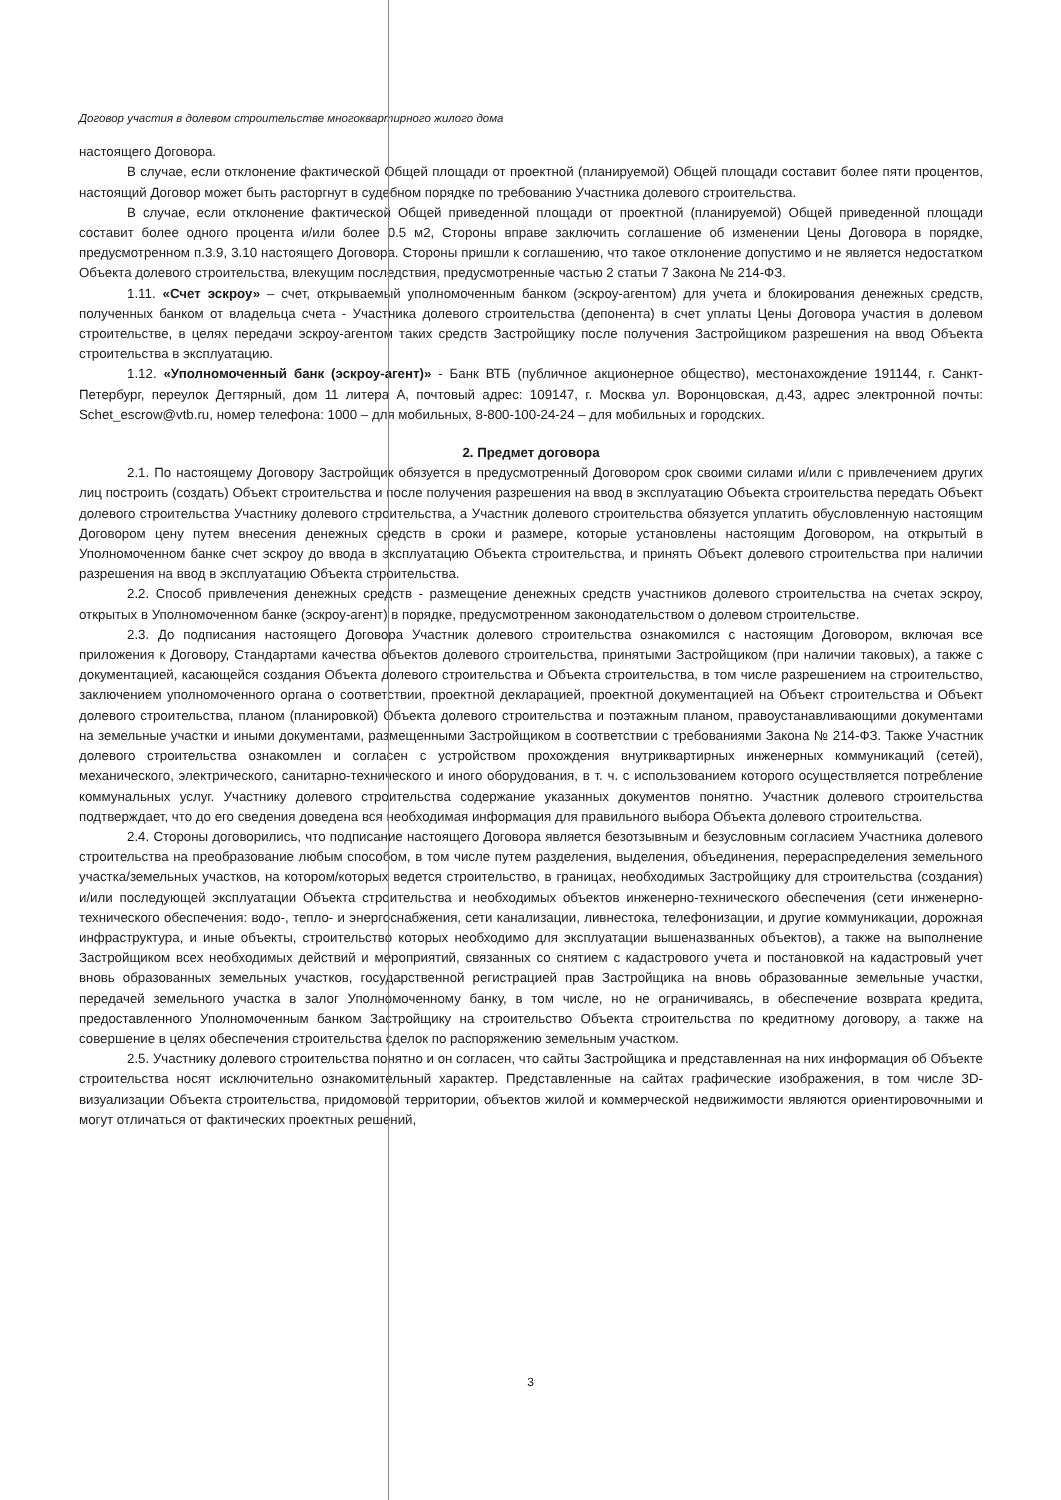Договор участия в долевом строительстве многоквартирного жилого дома
настоящего Договора.
В случае, если отклонение фактической Общей площади от проектной (планируемой) Общей площади составит более пяти процентов, настоящий Договор может быть расторгнут в судебном порядке по требованию Участника долевого строительства.
В случае, если отклонение фактической Общей приведенной площади от проектной (планируемой) Общей приведенной площади составит более одного процента и/или более 0.5 м2, Стороны вправе заключить соглашение об изменении Цены Договора в порядке, предусмотренном п.3.9, 3.10 настоящего Договора. Стороны пришли к соглашению, что такое отклонение допустимо и не является недостатком Объекта долевого строительства, влекущим последствия, предусмотренные частью 2 статьи 7 Закона № 214-ФЗ.
1.11. «Счет эскроу» – счет, открываемый уполномоченным банком (эскроу-агентом) для учета и блокирования денежных средств, полученных банком от владельца счета - Участника долевого строительства (депонента) в счет уплаты Цены Договора участия в долевом строительстве, в целях передачи эскроу-агентом таких средств Застройщику после получения Застройщиком разрешения на ввод Объекта строительства в эксплуатацию.
1.12. «Уполномоченный банк (эскроу-агент)» - Банк ВТБ (публичное акционерное общество), местонахождение 191144, г. Санкт-Петербург, переулок Дегтярный, дом 11 литера А, почтовый адрес: 109147, г. Москва ул. Воронцовская, д.43, адрес электронной почты: Schet_escrow@vtb.ru, номер телефона: 1000 – для мобильных, 8-800-100-24-24 – для мобильных и городских.
2. Предмет договора
2.1. По настоящему Договору Застройщик обязуется в предусмотренный Договором срок своими силами и/или с привлечением других лиц построить (создать) Объект строительства и после получения разрешения на ввод в эксплуатацию Объекта строительства передать Объект долевого строительства Участнику долевого строительства, а Участник долевого строительства обязуется уплатить обусловленную настоящим Договором цену путем внесения денежных средств в сроки и размере, которые установлены настоящим Договором, на открытый в Уполномоченном банке счет эскроу до ввода в эксплуатацию Объекта строительства, и принять Объект долевого строительства при наличии разрешения на ввод в эксплуатацию Объекта строительства.
2.2. Способ привлечения денежных средств - размещение денежных средств участников долевого строительства на счетах эскроу, открытых в Уполномоченном банке (эскроу-агент) в порядке, предусмотренном законодательством о долевом строительстве.
2.3. До подписания настоящего Договора Участник долевого строительства ознакомился с настоящим Договором, включая все приложения к Договору, Стандартами качества объектов долевого строительства, принятыми Застройщиком (при наличии таковых), а также с документацией, касающейся создания Объекта долевого строительства и Объекта строительства, в том числе разрешением на строительство, заключением уполномоченного органа о соответствии, проектной декларацией, проектной документацией на Объект строительства и Объект долевого строительства, планом (планировкой) Объекта долевого строительства и поэтажным планом, правоустанавливающими документами на земельные участки и иными документами, размещенными Застройщиком в соответствии с требованиями Закона № 214-ФЗ. Также Участник долевого строительства ознакомлен и согласен с устройством прохождения внутриквартирных инженерных коммуникаций (сетей), механического, электрического, санитарно-технического и иного оборудования, в т. ч. с использованием которого осуществляется потребление коммунальных услуг. Участнику долевого строительства содержание указанных документов понятно. Участник долевого строительства подтверждает, что до его сведения доведена вся необходимая информация для правильного выбора Объекта долевого строительства.
2.4. Стороны договорились, что подписание настоящего Договора является безотзывным и безусловным согласием Участника долевого строительства на преобразование любым способом, в том числе путем разделения, выделения, объединения, перераспределения земельного участка/земельных участков, на котором/которых ведется строительство, в границах, необходимых Застройщику для строительства (создания) и/или последующей эксплуатации Объекта строительства и необходимых объектов инженерно-технического обеспечения (сети инженерно-технического обеспечения: водо-, тепло- и энергоснабжения, сети канализации, ливнестока, телефонизации, и другие коммуникации, дорожная инфраструктура, и иные объекты, строительство которых необходимо для эксплуатации вышеназванных объектов), а также на выполнение Застройщиком всех необходимых действий и мероприятий, связанных со снятием с кадастрового учета и постановкой на кадастровый учет вновь образованных земельных участков, государственной регистрацией прав Застройщика на вновь образованные земельные участки, передачей земельного участка в залог Уполномоченному банку, в том числе, но не ограничиваясь, в обеспечение возврата кредита, предоставленного Уполномоченным банком Застройщику на строительство Объекта строительства по кредитному договору, а также на совершение в целях обеспечения строительства сделок по распоряжению земельным участком.
2.5. Участнику долевого строительства понятно и он согласен, что сайты Застройщика и представленная на них информация об Объекте строительства носят исключительно ознакомительный характер. Представленные на сайтах графические изображения, в том числе 3D-визуализации Объекта строительства, придомовой территории, объектов жилой и коммерческой недвижимости являются ориентировочными и могут отличаться от фактических проектных решений,
3